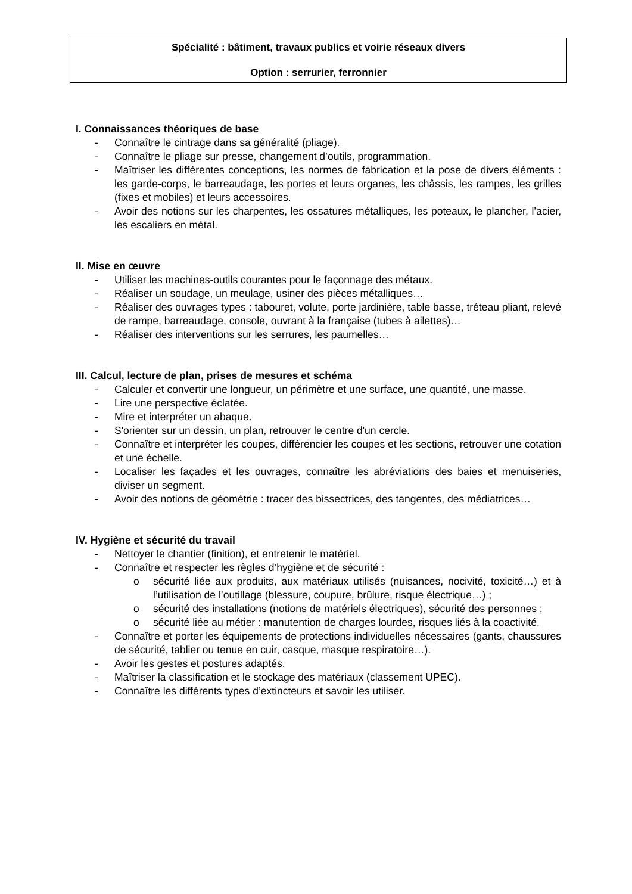Spécialité : bâtiment, travaux publics et voirie réseaux divers
Option : serrurier, ferronnier
I. Connaissances théoriques de base
- Connaître le cintrage dans sa généralité (pliage).
- Connaître le pliage sur presse, changement d’outils, programmation.
- Maîtriser les différentes conceptions, les normes de fabrication et la pose de divers éléments : les garde-corps, le barreaudage, les portes et leurs organes, les châssis, les rampes, les grilles (fixes et mobiles) et leurs accessoires.
- Avoir des notions sur les charpentes, les ossatures métalliques, les poteaux, le plancher, l’acier, les escaliers en métal.
II. Mise en œuvre
- Utiliser les machines-outils courantes pour le façonnage des métaux.
- Réaliser un soudage, un meulage, usiner des pièces métalliques…
- Réaliser des ouvrages types : tabouret, volute, porte jardinière, table basse, tréteau pliant, relevé de rampe, barreaudage, console, ouvrant à la française (tubes à ailettes)…
- Réaliser des interventions sur les serrures, les paumelles…
III. Calcul, lecture de plan, prises de mesures et schéma
- Calculer et convertir une longueur, un périmètre et une surface, une quantité, une masse.
- Lire une perspective éclatée.
- Mire et interpréter un abaque.
- S'orienter sur un dessin, un plan, retrouver le centre d'un cercle.
- Connaître et interpréter les coupes, différencier les coupes et les sections, retrouver une cotation et une échelle.
- Localiser les façades et les ouvrages, connaître les abréviations des baies et menuiseries, diviser un segment.
- Avoir des notions de géométrie : tracer des bissectrices, des tangentes, des médiatrices…
IV. Hygiène et sécurité du travail
- Nettoyer le chantier (finition), et entretenir le matériel.
- Connaître et respecter les règles d’hygiène et de sécurité :
o sécurité liée aux produits, aux matériaux utilisés (nuisances, nocivité, toxicité…) et à l’utilisation de l’outillage (blessure, coupure, brûlure, risque électrique…) ;
o sécurité des installations (notions de matériels électriques), sécurité des personnes ;
o sécurité liée au métier : manutention de charges lourdes, risques liés à la coactivité.
- Connaître et porter les équipements de protections individuelles nécessaires (gants, chaussures de sécurité, tablier ou tenue en cuir, casque, masque respiratoire…).
- Avoir les gestes et postures adaptés.
- Maîtriser la classification et le stockage des matériaux (classement UPEC).
- Connaître les différents types d’extincteurs et savoir les utiliser.